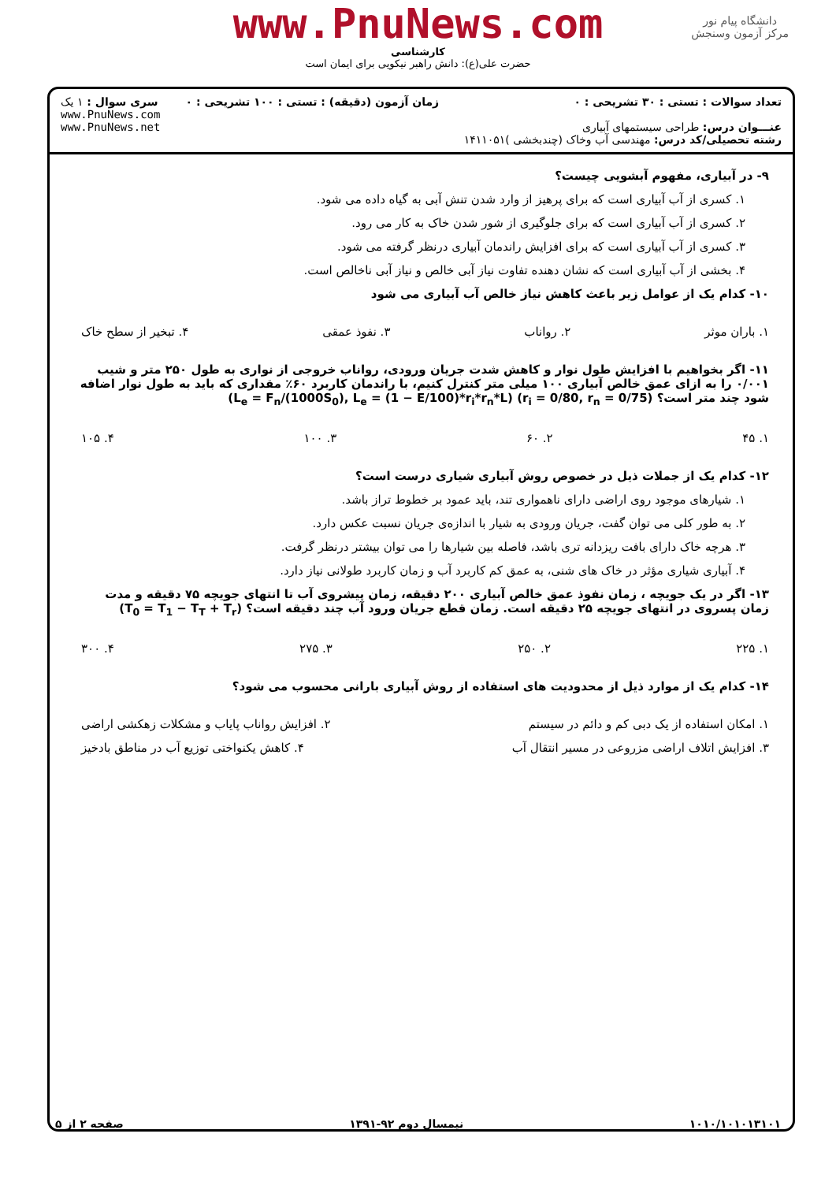دانشگاه پیام نور
مرکز آزمون وسنجش
www.PnuNews.com
کارشناسی
حضرت علی(ع): دانش راهبر نیکویی برای ایمان است
| تعداد سوالات : تستی : ۳۰ تشریحی : ۰ عنـــوان درس: طراحی سیستمهای آبیاری رشته تحصیلی/کد درس: مهندسی آب وخاک (چندبخشی )۱۴۱۱۰۵۱ | زمان آزمون (دقیقه) : تستی : ۱۰۰ تشریحی : ۰ | سری سوال : ۱ یک www.PnuNews.com www.PnuNews.net |
۹- در آبیاری، مفهوم آبشویی چیست؟
۱. کسری از آب آبیاری است که برای پرهیز از وارد شدن تنش آبی به گیاه داده می شود.
۲. کسری از آب آبیاری است که برای جلوگیری از شور شدن خاک به کار می رود.
۳. کسری از آب آبیاری است که برای افزایش راندمان آبیاری درنظر گرفته می شود.
۴. بخشی از آب آبیاری است که نشان دهنده تفاوت نیاز آبی خالص و نیاز آبی ناخالص است.
۱۰- کدام یک از عوامل زیر باعث کاهش نیاز خالص آب آبیاری می شود
۱. باران موثر ۲. رواناب ۳. نفوذ عمقی ۴. تبخیر از سطح خاک
۱۱- اگر بخواهیم با افزایش طول نوار و کاهش شدت جریان ورودی، رواناب خروجی از نواری به طول ۲۵۰ متر و شیب ۰/۰۰۱ را به ازای عمق خالص آبیاری ۱۰۰ میلی متر کنترل کنیم، با راندمان کاربرد ۶۰٪ مقداری که باید به طول نوار اضافه شود چند متر است؟ (L<sub>e</sub> = F<sub>n</sub>/(1000S<sub>0</sub>), L<sub>e</sub> = (1 − E/100)*r<sub>i</sub>*r<sub>n</sub>*L) (r<sub>i</sub> = 0/80, r<sub>n</sub> = 0/75)
۱. ۴۵ ۲. ۶۰ ۳. ۱۰۰ ۴. ۱۰۵
۱۲- کدام یک از جملات ذیل در خصوص روش آبیاری شیاری درست است؟
۱. شیارهای موجود روی اراضی دارای ناهمواری تند، باید عمود بر خطوط تراز باشد.
۲. به طور کلی می توان گفت، جریان ورودی به شیار با اندازه‌ی جریان نسبت عکس دارد.
۳. هرچه خاک دارای بافت ریزدانه تری باشد، فاصله بین شیارها را می توان بیشتر درنظر گرفت.
۴. آبیاری شیاری مؤثر در خاک های شنی، به عمق کم کاربرد آب و زمان کاربرد طولانی نیاز دارد.
۱۳- اگر در یک جویچه ، زمان نفوذ عمق خالص آبیاری ۲۰۰ دقیقه، زمان پیشروی آب تا انتهای جویچه ۷۵ دقیقه و مدت زمان پسروی در انتهای جویچه ۲۵ دقیقه است. زمان قطع جریان ورود آب چند دقیقه است؟ (T<sub>0</sub> = T<sub>1</sub> − T<sub>T</sub> + T<sub>r</sub>)
۱. ۲۲۵ ۲. ۲۵۰ ۳. ۲۷۵ ۴. ۳۰۰
۱۴- کدام یک از موارد ذیل از محدودیت های استفاده از روش آبیاری بارانی محسوب می شود؟
۱. امکان استفاده از یک دبی کم و دائم در سیستم ۲. افزایش رواناب پایاب و مشکلات زهکشی اراضی
۳. افزایش اتلاف اراضی مزروعی در مسیر انتقال آب ۴. کاهش یکنواختی توزیع آب در مناطق بادخیز
۱۰۱۰/۱۰۱۰۱۳۱۰۱ نیمسال دوم ۹۲-۱۳۹۱ صفحه ۲ از ۵